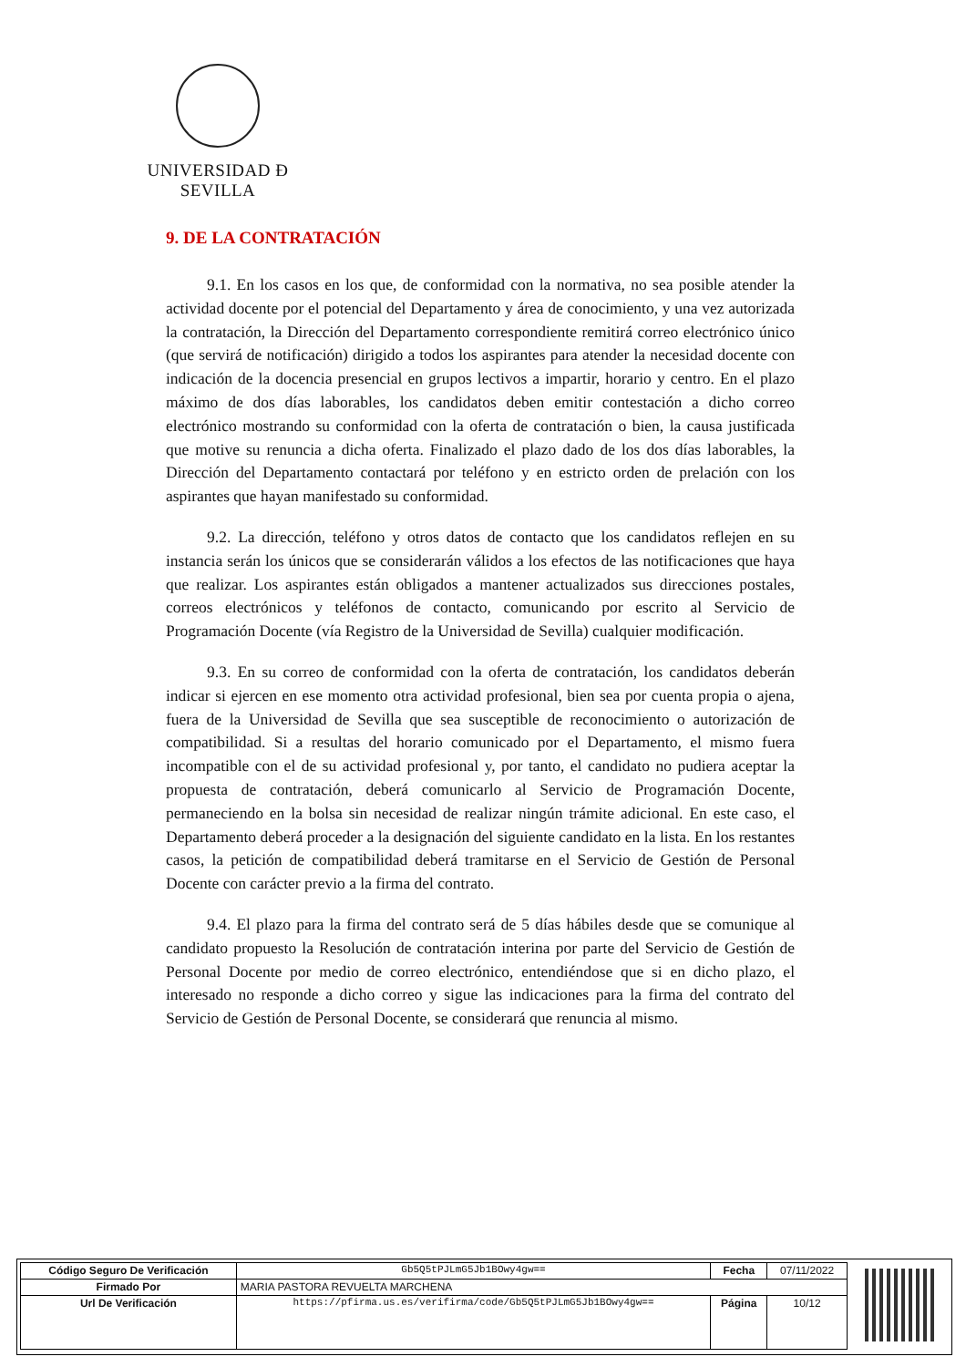UNIVERSIDAD Ð SEVILLA
9. DE LA CONTRATACIÓN
9.1. En los casos en los que, de conformidad con la normativa, no sea posible atender la actividad docente por el potencial del Departamento y área de conocimiento, y una vez autorizada la contratación, la Dirección del Departamento correspondiente remitirá correo electrónico único (que servirá de notificación) dirigido a todos los aspirantes para atender la necesidad docente con indicación de la docencia presencial en grupos lectivos a impartir, horario y centro. En el plazo máximo de dos días laborables, los candidatos deben emitir contestación a dicho correo electrónico mostrando su conformidad con la oferta de contratación o bien, la causa justificada que motive su renuncia a dicha oferta. Finalizado el plazo dado de los dos días laborables, la Dirección del Departamento contactará por teléfono y en estricto orden de prelación con los aspirantes que hayan manifestado su conformidad.
9.2. La dirección, teléfono y otros datos de contacto que los candidatos reflejen en su instancia serán los únicos que se considerarán válidos a los efectos de las notificaciones que haya que realizar. Los aspirantes están obligados a mantener actualizados sus direcciones postales, correos electrónicos y teléfonos de contacto, comunicando por escrito al Servicio de Programación Docente (vía Registro de la Universidad de Sevilla) cualquier modificación.
9.3. En su correo de conformidad con la oferta de contratación, los candidatos deberán indicar si ejercen en ese momento otra actividad profesional, bien sea por cuenta propia o ajena, fuera de la Universidad de Sevilla que sea susceptible de reconocimiento o autorización de compatibilidad. Si a resultas del horario comunicado por el Departamento, el mismo fuera incompatible con el de su actividad profesional y, por tanto, el candidato no pudiera aceptar la propuesta de contratación, deberá comunicarlo al Servicio de Programación Docente, permaneciendo en la bolsa sin necesidad de realizar ningún trámite adicional. En este caso, el Departamento deberá proceder a la designación del siguiente candidato en la lista. En los restantes casos, la petición de compatibilidad deberá tramitarse en el Servicio de Gestión de Personal Docente con carácter previo a la firma del contrato.
9.4. El plazo para la firma del contrato será de 5 días hábiles desde que se comunique al candidato propuesto la Resolución de contratación interina por parte del Servicio de Gestión de Personal Docente por medio de correo electrónico, entendiéndose que si en dicho plazo, el interesado no responde a dicho correo y sigue las indicaciones para la firma del contrato del Servicio de Gestión de Personal Docente, se considerará que renuncia al mismo.
| Código Seguro De Verificación | Gb5Q5tPJLmG5Jb1BOwy4gw== | Fecha | 07/11/2022 |
| Firmado Por | MARIA PASTORA REVUELTA MARCHENA | | |
| Url De Verificación | https://pfirma.us.es/verifirma/code/Gb5Q5tPJLmG5Jb1BOwy4gw== | Página | 10/12 |